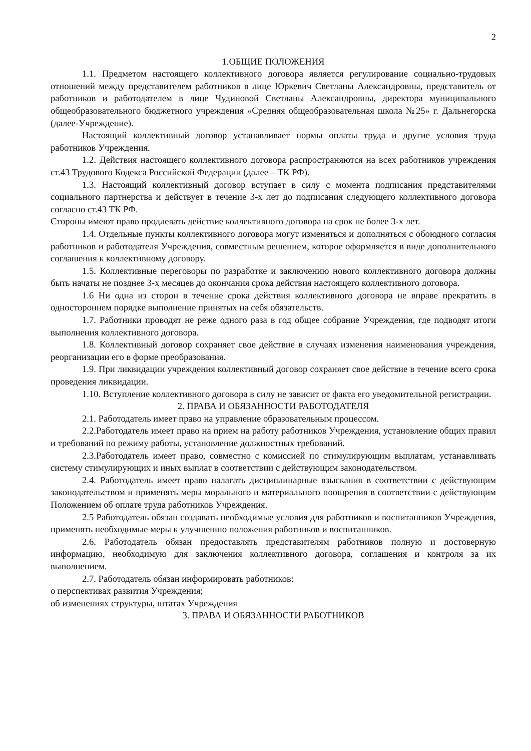2
1.ОБЩИЕ ПОЛОЖЕНИЯ
1.1. Предметом настоящего коллективного договора является регулирование социально-трудовых отношений между представителем работников в лице Юркевич Светланы Александровны, представитель от работников и работодателем в лице Чудиновой Светланы Александровны, директора муниципального общеобразовательного бюджетного учреждения «Средняя общеобразовательная школа №25» г. Дальнегорска (далее-Учреждение).
Настоящий коллективный договор устанавливает нормы оплаты труда и другие условия труда работников Учреждения.
1.2. Действия настоящего коллективного договора распространяются на всех работников учреждения ст.43 Трудового Кодекса Российской Федерации (далее – ТК РФ).
1.3. Настоящий коллективный договор вступает в силу с момента подписания представителями социального партнерства и действует в течение 3-х лет до подписания следующего коллективного договора согласно ст.43 ТК РФ.
Стороны имеют право продлевать действие коллективного договора на срок не более 3-х лет.
1.4. Отдельные пункты коллективного договора могут изменяться и дополняться с обоюдного согласия работников и работодателя Учреждения, совместным решением, которое оформляется в виде дополнительного соглашения к коллективному договору.
1.5. Коллективные переговоры по разработке и заключению нового коллективного договора должны быть начаты не позднее 3-х месяцев до окончания срока действия настоящего коллективного договора.
1.6 Ни одна из сторон в течение срока действия коллективного договора не вправе прекратить в одностороннем порядке выполнение принятых на себя обязательств.
1.7. Работники проводят не реже одного раза в год общее собрание Учреждения, где подводят итоги выполнения коллективного договора.
1.8. Коллективный договор сохраняет свое действие в случаях изменения наименования учреждения, реорганизации его в форме преобразования.
1.9. При ликвидации учреждения коллективный договор сохраняет свое действие в течение всего срока проведения ликвидации.
1.10. Вступление коллективного договора в силу не зависит от факта его уведомительной регистрации.
2. ПРАВА И ОБЯЗАННОСТИ РАБОТОДАТЕЛЯ
2.1. Работодатель имеет право на управление образовательным процессом.
2.2.Работодатель имеет право на прием на работу работников Учреждения, установление общих правил и требований по режиму работы, установление должностных требований.
2.3.Работодатель имеет право, совместно с комиссией по стимулирующим выплатам, устанавливать систему стимулирующих и иных выплат в соответствии с действующим законодательством.
2.4. Работодатель имеет право налагать дисциплинарные взыскания в соответствии с действующим законодательством и применять меры морального и материального поощрения в соответствии с действующим Положением об оплате труда работников Учреждения.
2.5 Работодатель обязан создавать необходимые условия для работников и воспитанников Учреждения, применять необходимые меры к улучшению положения работников и воспитанников.
2.6. Работодатель обязан предоставлять представителям работников полную и достоверную информацию, необходимую для заключения коллективного договора, соглашения и контроля за их выполнением.
2.7. Работодатель обязан информировать работников:
о перспективах развития Учреждения;
об изменениях структуры, штатах Учреждения
3. ПРАВА И ОБЯЗАННОСТИ РАБОТНИКОВ